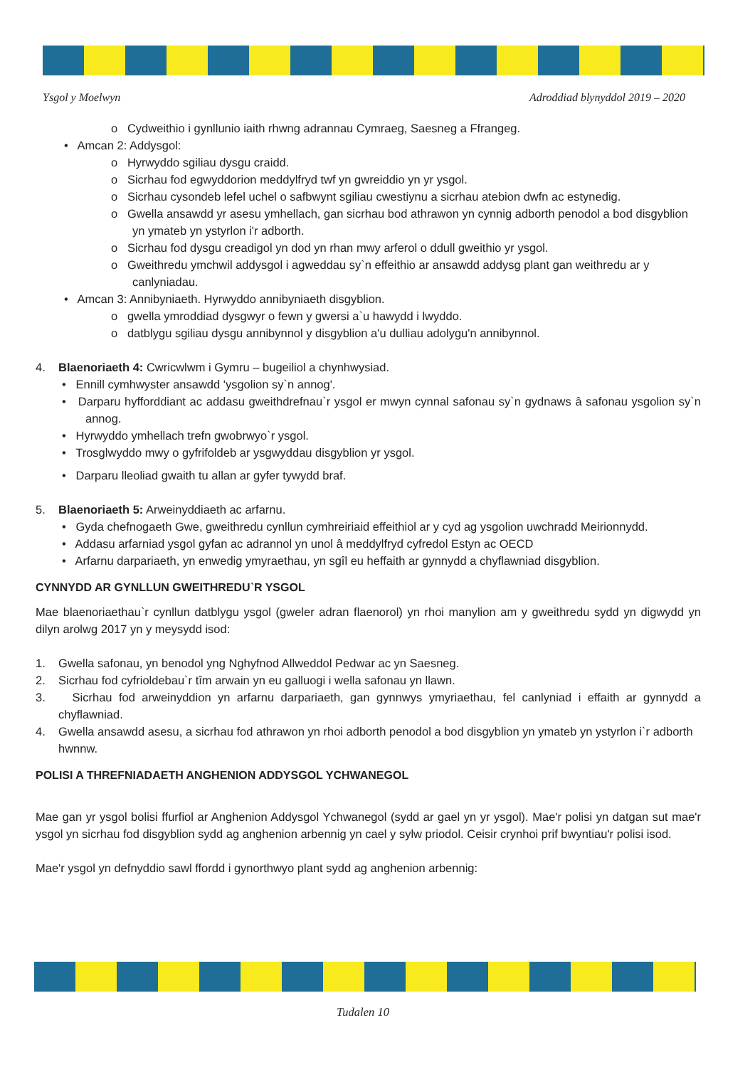Ysgol y Moelwyn Adroddiad blynyddol 2019 – 2020
o Cydweithio i gynllunio iaith rhwng adrannau Cymraeg, Saesneg a Ffrangeg.
• Amcan 2: Addysgol:
o Hyrwyddo sgiliau dysgu craidd.
o Sicrhau fod egwyddorion meddylfryd twf yn gwreiddio yn yr ysgol.
o Sicrhau cysondeb lefel uchel o safbwynt sgiliau cwestiynu a sicrhau atebion dwfn ac estynedig.
o Gwella ansawdd yr asesu ymhellach, gan sicrhau bod athrawon yn cynnig adborth penodol a bod disgyblion yn ymateb yn ystyrlon i'r adborth.
o Sicrhau fod dysgu creadigol yn dod yn rhan mwy arferol o ddull gweithio yr ysgol.
o Gweithredu ymchwil addysgol i agweddau sy`n effeithio ar ansawdd addysg plant gan weithredu ar y canlyniadau.
• Amcan 3: Annibyniaeth. Hyrwyddo annibyniaeth disgyblion.
o gwella ymroddiad dysgwyr o fewn y gwersi a`u hawydd i lwyddo.
o datblygu sgiliau dysgu annibynnol y disgyblion a'u dulliau adolygu'n annibynnol.
4. Blaenoriaeth 4: Cwricwlwm i Gymru – bugeiliol a chynhwysiad.
• Ennill cymhwyster ansawdd 'ysgolion sy`n annog'.
• Darparu hyfforddiant ac addasu gweithdrefnau`r ysgol er mwyn cynnal safonau sy`n gydnaws â safonau ysgolion sy`n annog.
• Hyrwyddo ymhellach trefn gwobrwyo`r ysgol.
• Trosglwyddo mwy o gyfrifoldeb ar ysgwyddau disgyblion yr ysgol.
• Darparu lleoliad gwaith tu allan ar gyfer tywydd braf.
5. Blaenoriaeth 5: Arweinyddiaeth ac arfarnu.
• Gyda chefnogaeth Gwe, gweithredu cynllun cymhreiriaid effeithiol ar y cyd ag ysgolion uwchradd Meirionnydd.
• Addasu arfarniad ysgol gyfan ac adrannol yn unol â meddylfryd cyfredol Estyn ac OECD
• Arfarnu darpariaeth, yn enwedig ymyraethau, yn sgîl eu heffaith ar gynnydd a chyflawniad disgyblion.
CYNNYDD AR GYNLLUN GWEITHREDU`R YSGOL
Mae blaenoriaethau`r cynllun datblygu ysgol (gweler adran flaenorol) yn rhoi manylion am y gweithredu sydd yn digwydd yn dilyn arolwg 2017 yn y meysydd isod:
1. Gwella safonau, yn benodol yng Nghyfnod Allweddol Pedwar ac yn Saesneg.
2. Sicrhau fod cyfrioldebau`r tîm arwain yn eu galluogi i wella safonau yn llawn.
3. Sicrhau fod arweinyddion yn arfarnu darpariaeth, gan gynnwys ymyriaethau, fel canlyniad i effaith ar gynnydd a chyflawniad.
4. Gwella ansawdd asesu, a sicrhau fod athrawon yn rhoi adborth penodol a bod disgyblion yn ymateb yn ystyrlon i`r adborth hwnnw.
POLISI A THREFNIADAETH ANGHENION ADDYSGOL YCHWANEGOL
Mae gan yr ysgol bolisi ffurfiol ar Anghenion Addysgol Ychwanegol (sydd ar gael yn yr ysgol). Mae'r polisi yn datgan sut mae'r ysgol yn sicrhau fod disgyblion sydd ag anghenion arbennig yn cael y sylw priodol. Ceisir crynhoi prif bwyntiau'r polisi isod.
Mae'r ysgol yn defnyddio sawl ffordd i gynorthwyo plant sydd ag anghenion arbennig:
Tudalen 10